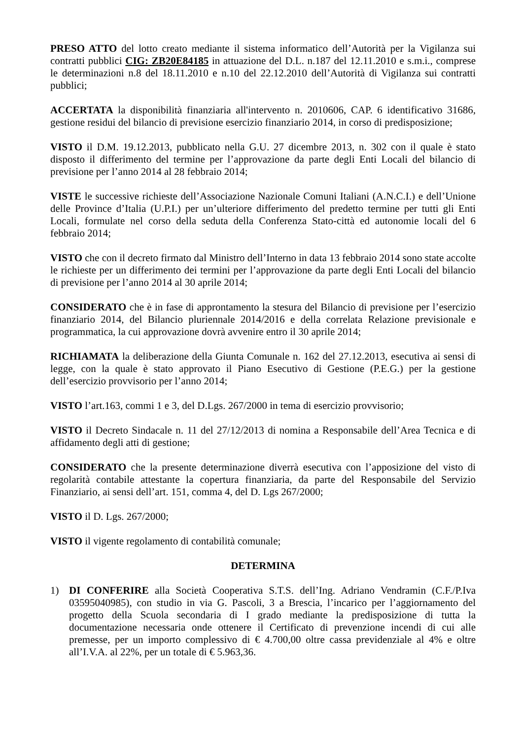PRESO ATTO del lotto creato mediante il sistema informatico dell’Autorità per la Vigilanza sui contratti pubblici CIG: ZB20E84185 in attuazione del D.L. n.187 del 12.11.2010 e s.m.i., comprese le determinazioni n.8 del 18.11.2010 e n.10 del 22.12.2010 dell’Autorità di Vigilanza sui contratti pubblici;
ACCERTATA la disponibilità finanziaria all'intervento n. 2010606, CAP. 6 identificativo 31686, gestione residui del bilancio di previsione esercizio finanziario 2014, in corso di predisposizione;
VISTO il D.M. 19.12.2013, pubblicato nella G.U. 27 dicembre 2013, n. 302 con il quale è stato disposto il differimento del termine per l’approvazione da parte degli Enti Locali del bilancio di previsione per l’anno 2014 al 28 febbraio 2014;
VISTE le successive richieste dell’Associazione Nazionale Comuni Italiani (A.N.C.I.) e dell’Unione delle Province d’Italia (U.P.I.) per un’ulteriore differimento del predetto termine per tutti gli Enti Locali, formulate nel corso della seduta della Conferenza Stato-città ed autonomie locali del 6 febbraio 2014;
VISTO che con il decreto firmato dal Ministro dell’Interno in data 13 febbraio 2014 sono state accolte le richieste per un differimento dei termini per l’approvazione da parte degli Enti Locali del bilancio di previsione per l’anno 2014 al 30 aprile 2014;
CONSIDERATO che è in fase di approntamento la stesura del Bilancio di previsione per l’esercizio finanziario 2014, del Bilancio pluriennale 2014/2016 e della correlata Relazione previsionale e programmatica, la cui approvazione dovrà avvenire entro il 30 aprile 2014;
RICHIAMATA la deliberazione della Giunta Comunale n. 162 del 27.12.2013, esecutiva ai sensi di legge, con la quale è stato approvato il Piano Esecutivo di Gestione (P.E.G.) per la gestione dell’esercizio provvisorio per l’anno 2014;
VISTO l’art.163, commi 1 e 3, del D.Lgs. 267/2000 in tema di esercizio provvisorio;
VISTO il Decreto Sindacale n. 11 del 27/12/2013 di nomina a Responsabile dell’Area Tecnica e di affidamento degli atti di gestione;
CONSIDERATO che la presente determinazione diverrà esecutiva con l’apposizione del visto di regolarità contabile attestante la copertura finanziaria, da parte del Responsabile del Servizio Finanziario, ai sensi dell’art. 151, comma 4, del D. Lgs 267/2000;
VISTO il D. Lgs. 267/2000;
VISTO il vigente regolamento di contabilità comunale;
DETERMINA
1) DI CONFERIRE alla Società Cooperativa S.T.S. dell’Ing. Adriano Vendramin (C.F./P.Iva 03595040985), con studio in via G. Pascoli, 3 a Brescia, l’incarico per l’aggiornamento del progetto della Scuola secondaria di I grado mediante la predisposizione di tutta la documentazione necessaria onde ottenere il Certificato di prevenzione incendi di cui alle premesse, per un importo complessivo di € 4.700,00 oltre cassa previdenziale al 4% e oltre all’I.V.A. al 22%, per un totale di € 5.963,36.